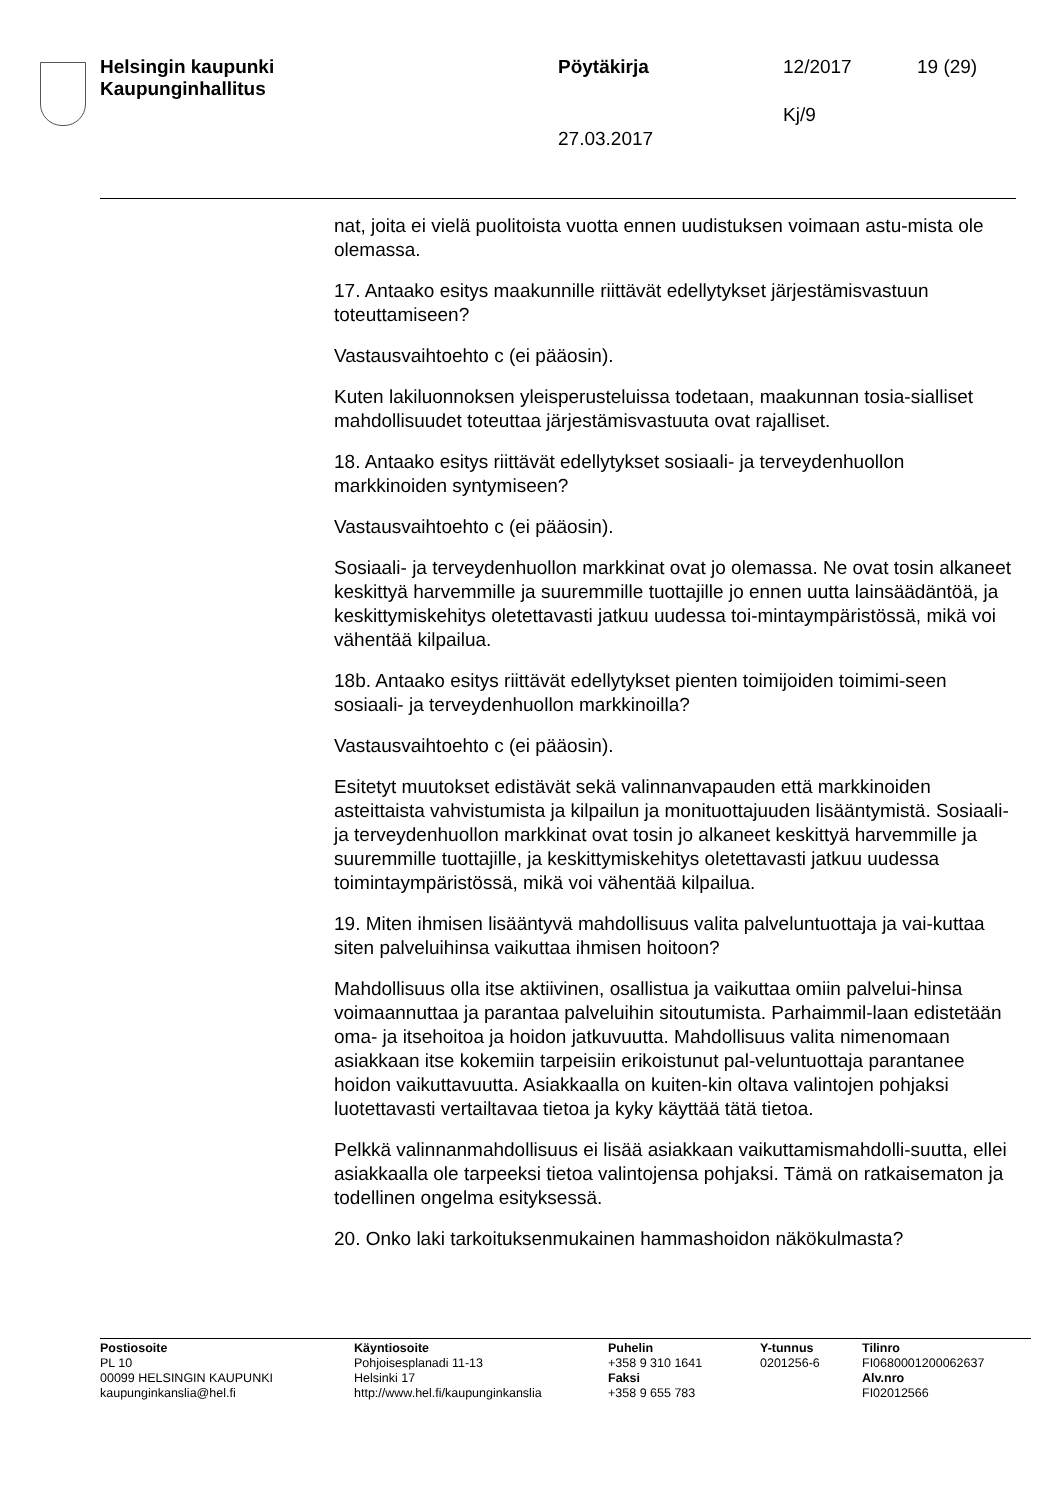Helsingin kaupunki
Kaupunginhallitus
Pöytäkirja 12/2017 19 (29)
Kj/9
27.03.2017
nat, joita ei vielä puolitoista vuotta ennen uudistuksen voimaan astu-mista ole olemassa.
17. Antaako esitys maakunnille riittävät edellytykset järjestämisvastuun toteuttamiseen?
Vastausvaihtoehto c (ei pääosin).
Kuten lakiluonnoksen yleisperusteluissa todetaan, maakunnan tosia-sialliset mahdollisuudet toteuttaa järjestämisvastuuta ovat rajalliset.
18. Antaako esitys riittävät edellytykset sosiaali- ja terveydenhuollon markkinoiden syntymiseen?
Vastausvaihtoehto c (ei pääosin).
Sosiaali- ja terveydenhuollon markkinat ovat jo olemassa. Ne ovat tosin alkaneet keskittyä harvemmille ja suuremmille tuottajille jo ennen uutta lainsäädäntöä, ja keskittymiskehitys oletettavasti jatkuu uudessa toi-mintaympäristössä, mikä voi vähentää kilpailua.
18b. Antaako esitys riittävät edellytykset pienten toimijoiden toimimi-seen sosiaali- ja terveydenhuollon markkinoilla?
Vastausvaihtoehto c (ei pääosin).
Esitetyt muutokset edistävät sekä valinnanvapauden että markkinoiden asteittaista vahvistumista ja kilpailun ja monituottajuuden lisääntymistä. Sosiaali- ja terveydenhuollon markkinat ovat tosin jo alkaneet keskittyä harvemmille ja suuremmille tuottajille, ja keskittymiskehitys oletettavasti jatkuu uudessa toimintaympäristössä, mikä voi vähentää kilpailua.
19. Miten ihmisen lisääntyvä mahdollisuus valita palveluntuottaja ja vai-kuttaa siten palveluihinsa vaikuttaa ihmisen hoitoon?
Mahdollisuus olla itse aktiivinen, osallistua ja vaikuttaa omiin palvelui-hinsa voimaannuttaa ja parantaa palveluihin sitoutumista. Parhaimmil-laan edistetään oma- ja itsehoitoa ja hoidon jatkuvuutta. Mahdollisuus valita nimenomaan asiakkaan itse kokemiin tarpeisiin erikoistunut pal-veluntuottaja parantanee hoidon vaikuttavuutta. Asiakkaalla on kuiten-kin oltava valintojen pohjaksi luotettavasti vertailtavaa tietoa ja kyky käyttää tätä tietoa.
Pelkkä valinnanmahdollisuus ei lisää asiakkaan vaikuttamismahdolli-suutta, ellei asiakkaalla ole tarpeeksi tietoa valintojensa pohjaksi. Tämä on ratkaisematon ja todellinen ongelma esityksessä.
20. Onko laki tarkoituksenmukainen hammashoidon näkökulmasta?
Postiosoite
PL 10
00099 HELSINGIN KAUPUNKI
kaupunginkanslia@hel.fi
Käyntiosoite
Pohjoisesplanadi 11-13
Helsinki 17
http://www.hel.fi/kaupunginkanslia
Puhelin
+358 9 310 1641
Faksi
+358 9 655 783
Y-tunnus
0201256-6
Tilinro
FI0680001200062637
Alv.nro
FI02012566